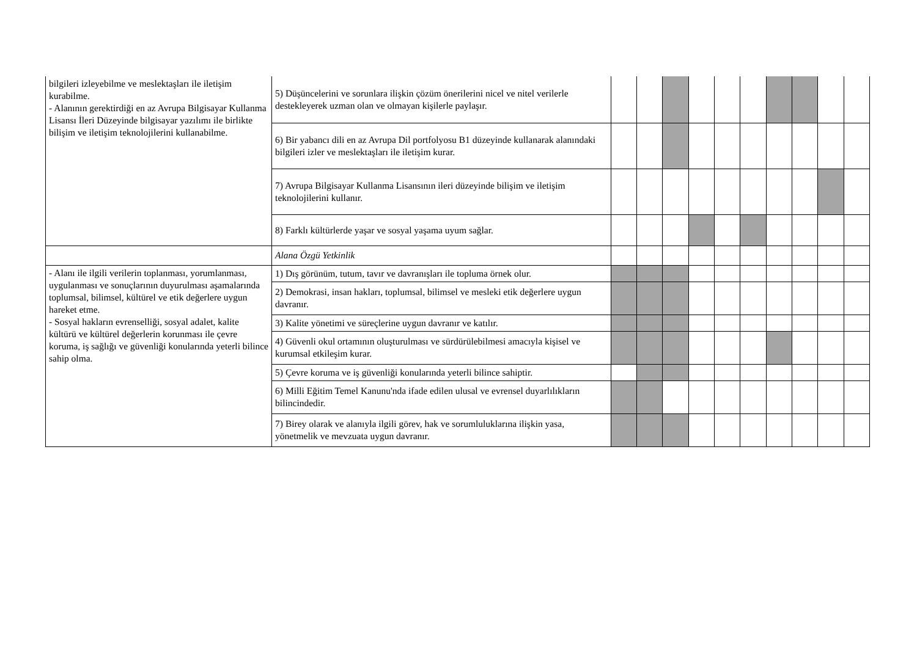| bilgileri izleyebilme ve meslektaşları ile iletişim kurabilme. - Alanının gerektirdiği en az Avrupa Bilgisayar Kullanma Lisansı İleri Düzeyinde bilgisayar yazılımı ile birlikte bilişim ve iletişim teknolojilerini kullanabilme. | 5) Düşüncelerini ve sorunlara ilişkin çözüm önerilerini nicel ve nitel verilerle destekleyerek uzman olan ve olmayan kişilerle paylaşır. | | | | | | | | | | |
| | 6) Bir yabancı dili en az Avrupa Dil portfolyosu B1 düzeyinde kullanarak alanındaki bilgileri izler ve meslektaşları ile iletişim kurar. | | | | | | | | | | |
| | 7) Avrupa Bilgisayar Kullanma Lisansının ileri düzeyinde bilişim ve iletişim teknolojilerini kullanır. | | | | | | | | | | |
| | 8) Farklı kültürlerde yaşar ve sosyal yaşama uyum sağlar. | | | | | | | | | | |
| | Alana Özgü Yetkinlik | | | | | | | | | | |
| - Alanı ile ilgili verilerin toplanması, yorumlanması, uygulanması ve sonuçlarının duyurulması aşamalarında toplumsal, bilimsel, kültürel ve etik değerlere uygun hareket etme. - Sosyal hakların evrenselliği, sosyal adalet, kalite kültürü ve kültürel değerlerin korunması ile çevre koruma, iş sağlığı ve güvenliği konularında yeterli bilince sahip olma. | 1) Dış görünüm, tutum, tavır ve davranışları ile topluma örnek olur. | | | | | | | | | | |
| | 2) Demokrasi, insan hakları, toplumsal, bilimsel ve mesleki etik değerlere uygun davranır. | | | | | | | | | | |
| | 3) Kalite yönetimi ve süreçlerine uygun davranır ve katılır. | | | | | | | | | | |
| | 4) Güvenli okul ortamının oluşturulması ve sürdürülebilmesi amacıyla kişisel ve kurumsal etkileşim kurar. | | | | | | | | | | |
| | 5) Çevre koruma ve iş güvenliği konularında yeterli bilince sahiptir. | | | | | | | | | | |
| | 6) Milli Eğitim Temel Kanunu'nda ifade edilen ulusal ve evrensel duyarlılıkların bilincindedir. | | | | | | | | | | |
| | 7) Birey olarak ve alanıyla ilgili görev, hak ve sorumluluklarına ilişkin yasa, yönetmelik ve mevzuata uygun davranır. | | | | | | | | | | |